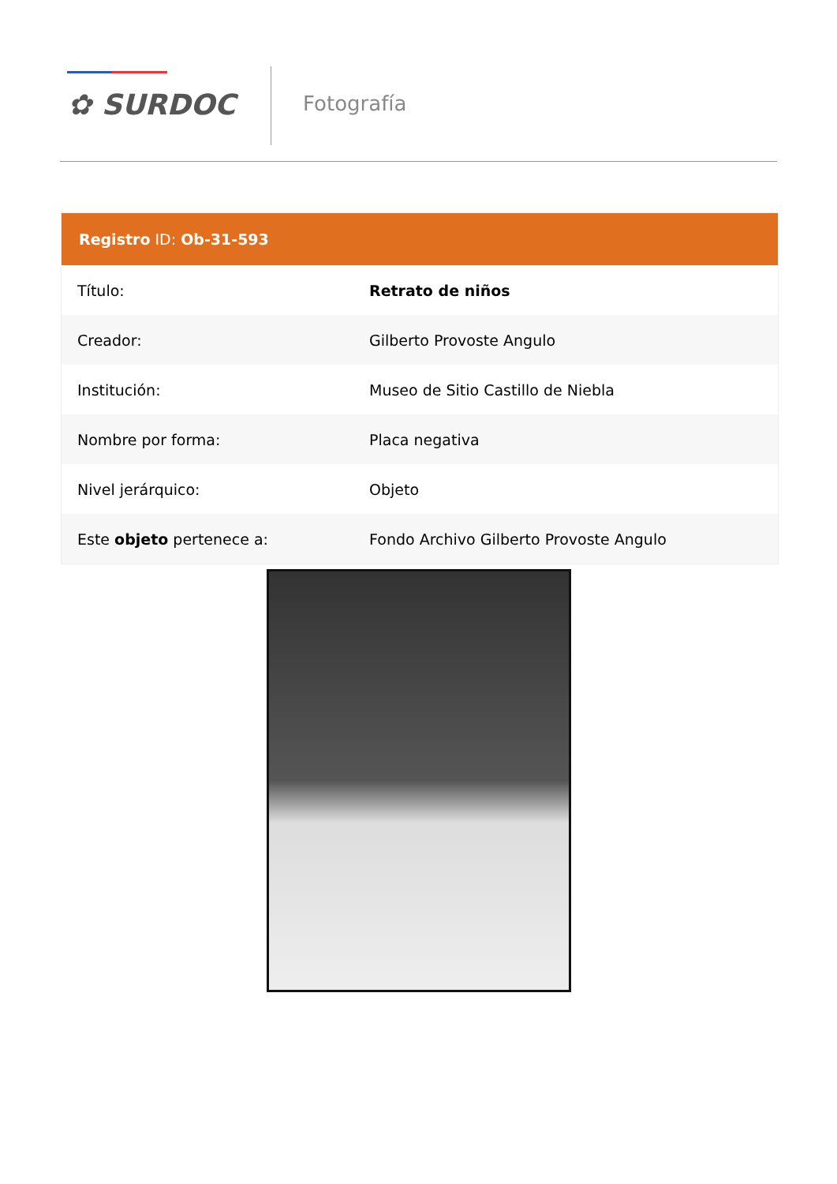✿ SURDOC Fotografía
| Registro ID: Ob-31-593 | |
| --- | --- |
| Título: | Retrato de niños |
| Creador: | Gilberto Provoste Angulo |
| Institución: | Museo de Sitio Castillo de Niebla |
| Nombre por forma: | Placa negativa |
| Nivel jerárquico: | Objeto |
| Este objeto pertenece a: | Fondo Archivo Gilberto Provoste Angulo |